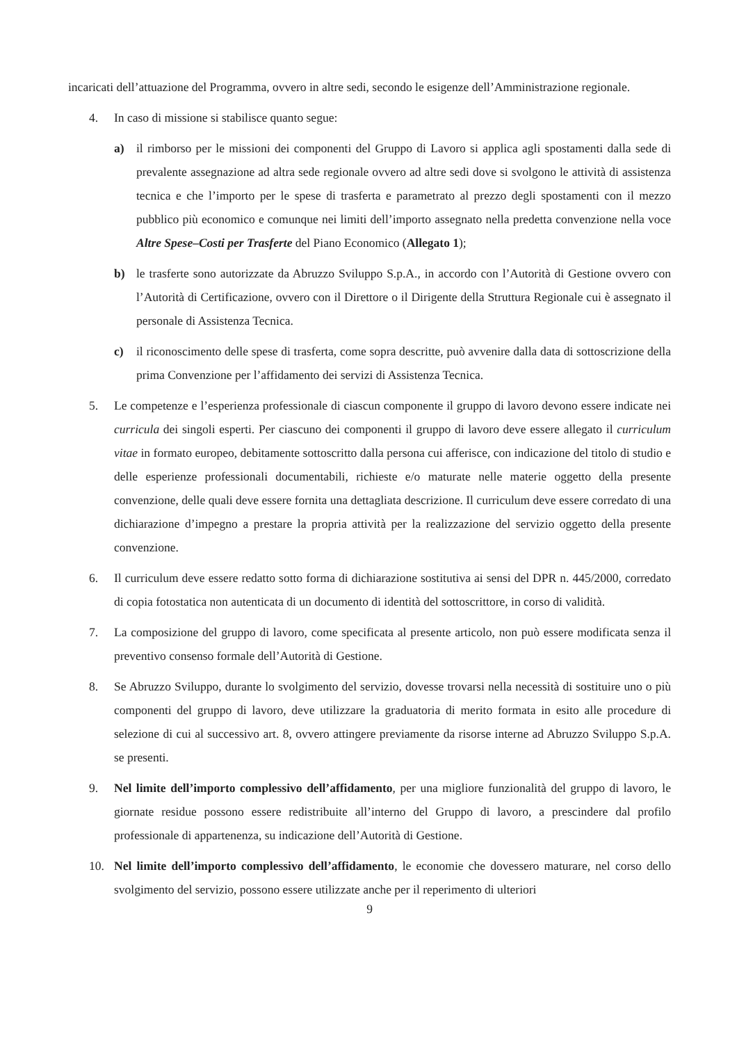incaricati dell’attuazione del Programma, ovvero in altre sedi, secondo le esigenze dell’Amministrazione regionale.
4. In caso di missione si stabilisce quanto segue:
a) il rimborso per le missioni dei componenti del Gruppo di Lavoro si applica agli spostamenti dalla sede di prevalente assegnazione ad altra sede regionale ovvero ad altre sedi dove si svolgono le attività di assistenza tecnica e che l’importo per le spese di trasferta e parametrato al prezzo degli spostamenti con il mezzo pubblico più economico e comunque nei limiti dell’importo assegnato nella predetta convenzione nella voce Altre Spese–Costi per Trasferte del Piano Economico (Allegato 1);
b) le trasferte sono autorizzate da Abruzzo Sviluppo S.p.A., in accordo con l’Autorità di Gestione ovvero con l’Autorità di Certificazione, ovvero con il Direttore o il Dirigente della Struttura Regionale cui è assegnato il personale di Assistenza Tecnica.
c) il riconoscimento delle spese di trasferta, come sopra descritte, può avvenire dalla data di sottoscrizione della prima Convenzione per l’affidamento dei servizi di Assistenza Tecnica.
5. Le competenze e l’esperienza professionale di ciascun componente il gruppo di lavoro devono essere indicate nei curricula dei singoli esperti. Per ciascuno dei componenti il gruppo di lavoro deve essere allegato il curriculum vitae in formato europeo, debitamente sottoscritto dalla persona cui afferisce, con indicazione del titolo di studio e delle esperienze professionali documentabili, richieste e/o maturate nelle materie oggetto della presente convenzione, delle quali deve essere fornita una dettagliata descrizione. Il curriculum deve essere corredato di una dichiarazione d’impegno a prestare la propria attività per la realizzazione del servizio oggetto della presente convenzione.
6. Il curriculum deve essere redatto sotto forma di dichiarazione sostitutiva ai sensi del DPR n. 445/2000, corredato di copia fotostatica non autenticata di un documento di identità del sottoscrittore, in corso di validità.
7. La composizione del gruppo di lavoro, come specificata al presente articolo, non può essere modificata senza il preventivo consenso formale dell’Autorità di Gestione.
8. Se Abruzzo Sviluppo, durante lo svolgimento del servizio, dovesse trovarsi nella necessità di sostituire uno o più componenti del gruppo di lavoro, deve utilizzare la graduatoria di merito formata in esito alle procedure di selezione di cui al successivo art. 8, ovvero attingere previamente da risorse interne ad Abruzzo Sviluppo S.p.A. se presenti.
9. Nel limite dell’importo complessivo dell’affidamento, per una migliore funzionalità del gruppo di lavoro, le giornate residue possono essere redistribuite all’interno del Gruppo di lavoro, a prescindere dal profilo professionale di appartenenza, su indicazione dell’Autorità di Gestione.
10. Nel limite dell’importo complessivo dell’affidamento, le economie che dovessero maturare, nel corso dello svolgimento del servizio, possono essere utilizzate anche per il reperimento di ulteriori
9